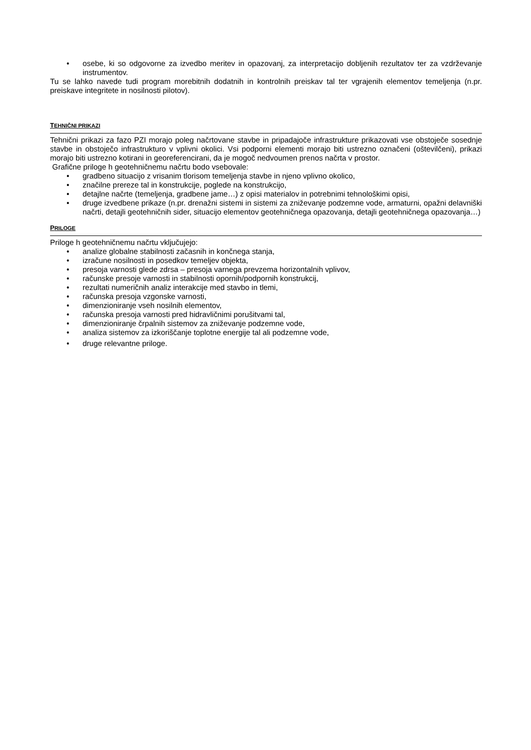• osebe, ki so odgovorne za izvedbo meritev in opazovanj, za interpretacijo dobljenih rezultatov ter za vzdrževanje instrumentov.
Tu se lahko navede tudi program morebitnih dodatnih in kontrolnih preiskav tal ter vgrajenih elementov temeljenja (n.pr. preiskave integritete in nosilnosti pilotov).
TEHNIČNI PRIKAZI
Tehnični prikazi za fazo PZI morajo poleg načrtovane stavbe in pripadajoče infrastrukture prikazovati vse obstoječe sosednje stavbe in obstoječo infrastrukturo v vplivni okolici. Vsi podporni elementi morajo biti ustrezno označeni (oštevilčeni), prikazi morajo biti ustrezno kotirani in georeferencirani, da je mogoč nedvoumen prenos načrta v prostor.
Grafične priloge h geotehničnemu načrtu bodo vsebovale:
• gradbeno situacijo z vrisanim tlorisom temeljenja stavbe in njeno vplivno okolico,
• značilne prereze tal in konstrukcije, poglede na konstrukcijo,
• detajlne načrte (temeljenja, gradbene jame…) z opisi materialov in potrebnimi tehnološkimi opisi,
• druge izvedbene prikaze (n.pr. drenažni sistemi in sistemi za zniževanje podzemne vode, armaturni, opažni delavniški načrti, detajli geotehničnih sider, situacijo elementov geotehničnega opazovanja, detajli geotehničnega opazovanja…)
PRILOGE
Priloge h geotehničnemu načrtu vključujejo:
• analize globalne stabilnosti začasnih in končnega stanja,
• izračune nosilnosti in posedkov temeljev objekta,
• presoja varnosti glede zdrsa – presoja varnega prevzema horizontalnih vplivov,
• računske presoje varnosti in stabilnosti opornih/podpornih konstrukcij,
• rezultati numeričnih analiz interakcije med stavbo in tlemi,
• računska presoja vzgonske varnosti,
• dimenzioniranje vseh nosilnih elementov,
• računska presoja varnosti pred hidravličnimi porušitvami tal,
• dimenzioniranje črpalnih sistemov za zniževanje podzemne vode,
• analiza sistemov za izkoriščanje toplotne energije tal ali podzemne vode,
• druge relevantne priloge.